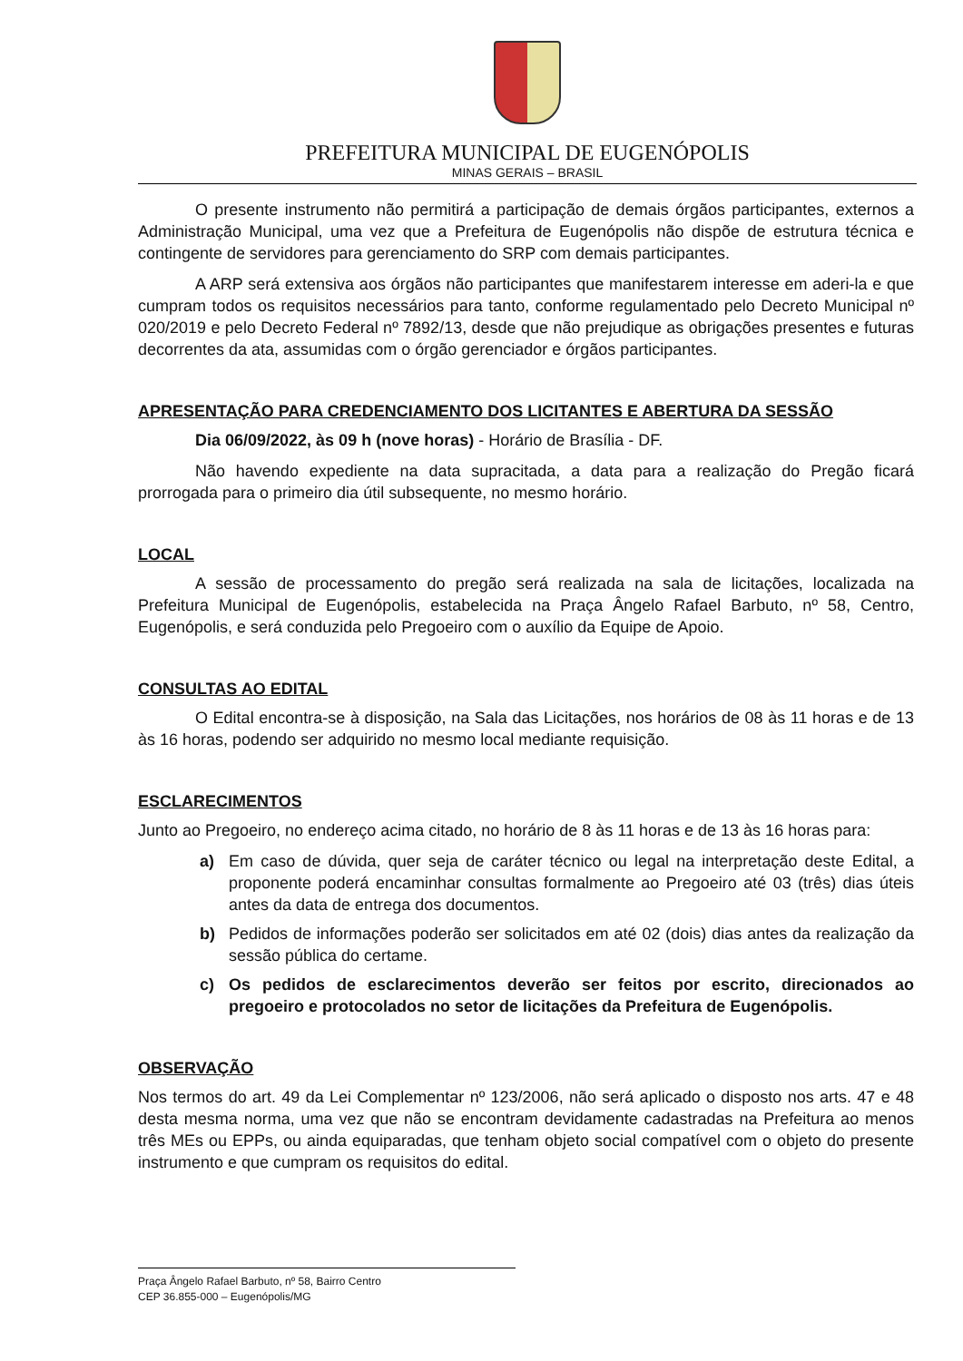PREFEITURA MUNICIPAL DE EUGENÓPOLIS
MINAS GERAIS – BRASIL
O presente instrumento não permitirá a participação de demais órgãos participantes, externos a Administração Municipal, uma vez que a Prefeitura de Eugenópolis não dispõe de estrutura técnica e contingente de servidores para gerenciamento do SRP com demais participantes.
A ARP será extensiva aos órgãos não participantes que manifestarem interesse em aderi-la e que cumpram todos os requisitos necessários para tanto, conforme regulamentado pelo Decreto Municipal nº 020/2019 e pelo Decreto Federal nº 7892/13, desde que não prejudique as obrigações presentes e futuras decorrentes da ata, assumidas com o órgão gerenciador e órgãos participantes.
APRESENTAÇÃO PARA CREDENCIAMENTO DOS LICITANTES E ABERTURA DA SESSÃO
Dia 06/09/2022, às 09 h (nove horas) - Horário de Brasília - DF.
Não havendo expediente na data supracitada, a data para a realização do Pregão ficará prorrogada para o primeiro dia útil subsequente, no mesmo horário.
LOCAL
A sessão de processamento do pregão será realizada na sala de licitações, localizada na Prefeitura Municipal de Eugenópolis, estabelecida na Praça Ângelo Rafael Barbuto, nº 58, Centro, Eugenópolis, e será conduzida pelo Pregoeiro com o auxílio da Equipe de Apoio.
CONSULTAS AO EDITAL
O Edital encontra-se à disposição, na Sala das Licitações, nos horários de 08 às 11 horas e de 13 às 16 horas, podendo ser adquirido no mesmo local mediante requisição.
ESCLARECIMENTOS
Junto ao Pregoeiro, no endereço acima citado, no horário de 8 às 11 horas e de 13 às 16 horas para:
a) Em caso de dúvida, quer seja de caráter técnico ou legal na interpretação deste Edital, a proponente poderá encaminhar consultas formalmente ao Pregoeiro até 03 (três) dias úteis antes da data de entrega dos documentos.
b) Pedidos de informações poderão ser solicitados em até 02 (dois) dias antes da realização da sessão pública do certame.
c) Os pedidos de esclarecimentos deverão ser feitos por escrito, direcionados ao pregoeiro e protocolados no setor de licitações da Prefeitura de Eugenópolis.
OBSERVAÇÃO
Nos termos do art. 49 da Lei Complementar nº 123/2006, não será aplicado o disposto nos arts. 47 e 48 desta mesma norma, uma vez que não se encontram devidamente cadastradas na Prefeitura ao menos três MEs ou EPPs, ou ainda equiparadas, que tenham objeto social compatível com o objeto do presente instrumento e que cumpram os requisitos do edital.
Praça Ângelo Rafael Barbuto, nº 58, Bairro Centro
CEP 36.855-000 – Eugenópolis/MG